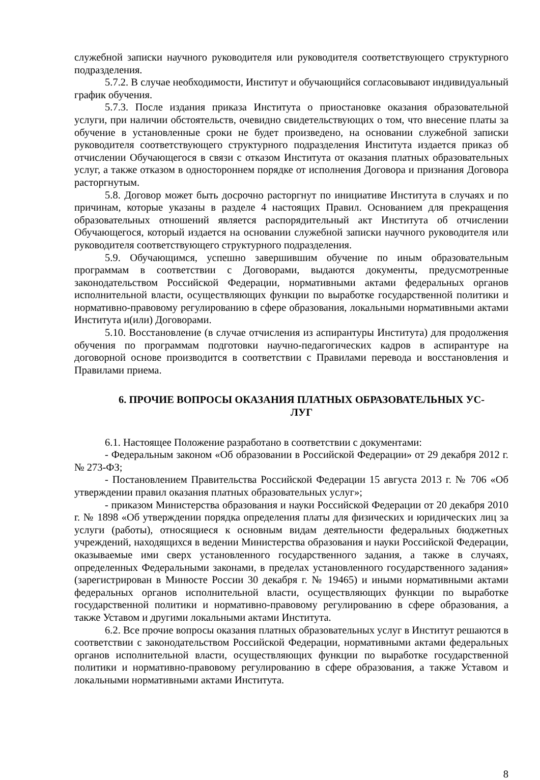служебной записки научного руководителя или руководителя соответствующего структурного подразделения.
5.7.2. В случае необходимости, Институт и обучающийся согласовывают индивидуальный график обучения.
5.7.3. После издания приказа Института о приостановке оказания образовательной услуги, при наличии обстоятельств, очевидно свидетельствующих о том, что внесение платы за обучение в установленные сроки не будет произведено, на основании служебной записки руководителя соответствующего структурного подразделения Института издается приказ об отчислении Обучающегося в связи с отказом Института от оказания платных образовательных услуг, а также отказом в одностороннем порядке от исполнения Договора и признания Договора расторгнутым.
5.8. Договор может быть досрочно расторгнут по инициативе Института в случаях и по причинам, которые указаны в разделе 4 настоящих Правил. Основанием для прекращения образовательных отношений является распорядительный акт Института об отчислении Обучающегося, который издается на основании служебной записки научного руководителя или руководителя соответствующего структурного подразделения.
5.9. Обучающимся, успешно завершившим обучение по иным образовательным программам в соответствии с Договорами, выдаются документы, предусмотренные законодательством Российской Федерации, нормативными актами федеральных органов исполнительной власти, осуществляющих функции по выработке государственной политики и нормативно-правовому регулированию в сфере образования, локальными нормативными актами Института и(или) Договорами.
5.10. Восстановление (в случае отчисления из аспирантуры Института) для продолжения обучения по программам подготовки научно-педагогических кадров в аспирантуре на договорной основе производится в соответствии с Правилами перевода и восстановления и Правилами приема.
6. ПРОЧИЕ ВОПРОСЫ ОКАЗАНИЯ ПЛАТНЫХ ОБРАЗОВАТЕЛЬНЫХ УС-
ЛУГ
6.1. Настоящее Положение разработано в соответствии с документами:
- Федеральным законом «Об образовании в Российской Федерации» от 29 декабря 2012 г. № 273-ФЗ;
- Постановлением Правительства Российской Федерации 15 августа 2013 г. № 706 «Об утверждении правил оказания платных образовательных услуг»;
- приказом Министерства образования и науки Российской Федерации от 20 декабря 2010 г. № 1898 «Об утверждении порядка определения платы для физических и юридических лиц за услуги (работы), относящиеся к основным видам деятельности федеральных бюджетных учреждений, находящихся в ведении Министерства образования и науки Российской Федерации, оказываемые ими сверх установленного государственного задания, а также в случаях, определенных Федеральными законами, в пределах установленного государственного задания» (зарегистрирован в Минюсте России 30 декабря г. № 19465) и иными нормативными актами федеральных органов исполнительной власти, осуществляющих функции по выработке государственной политики и нормативно-правовому регулированию в сфере образования, а также Уставом и другими локальными актами Института.
6.2. Все прочие вопросы оказания платных образовательных услуг в Институт решаются в соответствии с законодательством Российской Федерации, нормативными актами федеральных органов исполнительной власти, осуществляющих функции по выработке государственной политики и нормативно-правовому регулированию в сфере образования, а также Уставом и локальными нормативными актами Института.
8